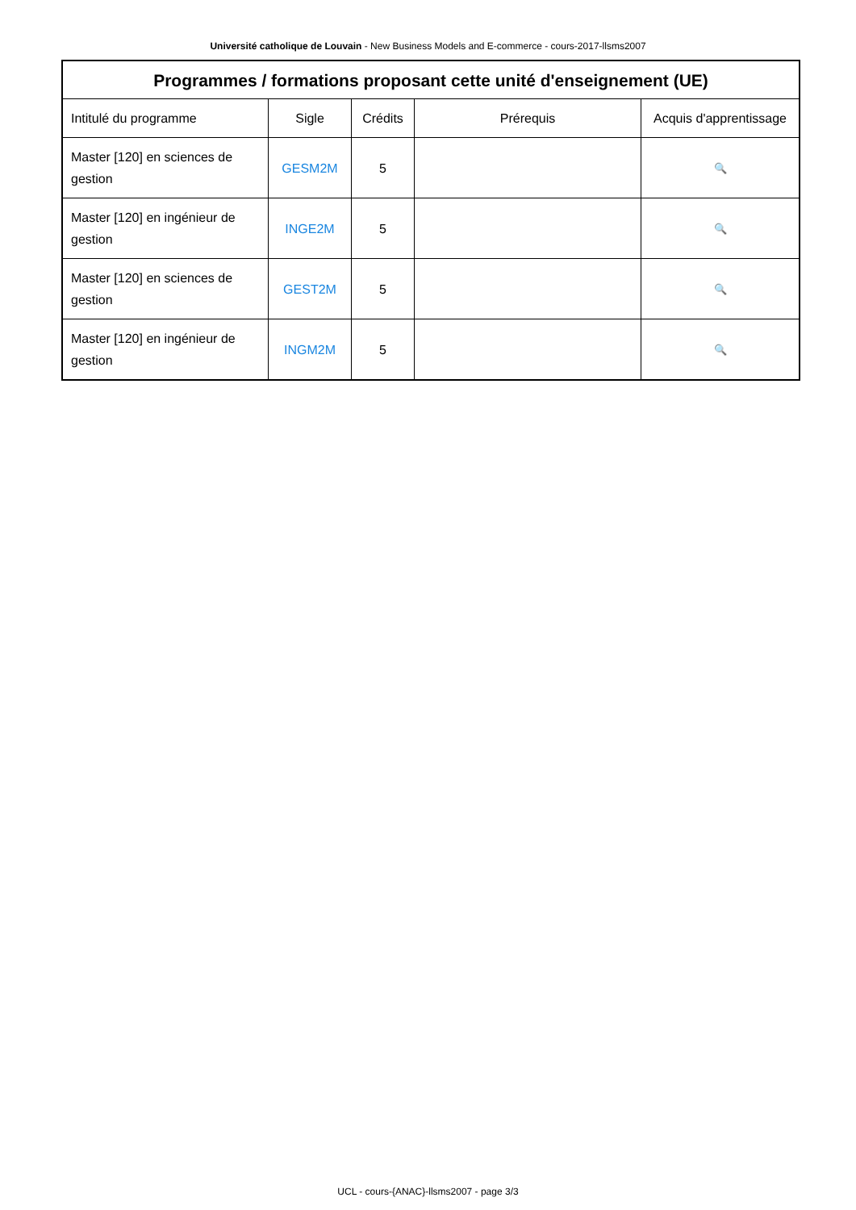Université catholique de Louvain - New Business Models and E-commerce - cours-2017-llsms2007
| Programmes / formations proposant cette unité d'enseignement (UE) | | | | |
| --- | --- | --- | --- | --- |
| Intitulé du programme | Sigle | Crédits | Prérequis | Acquis d'apprentissage |
| Master [120] en sciences de gestion | GESM2M | 5 | | 🔍 |
| Master [120] en ingénieur de gestion | INGE2M | 5 | | 🔍 |
| Master [120] en sciences de gestion | GEST2M | 5 | | 🔍 |
| Master [120] en ingénieur de gestion | INGM2M | 5 | | 🔍 |
UCL - cours-{ANAC}-llsms2007 - page 3/3